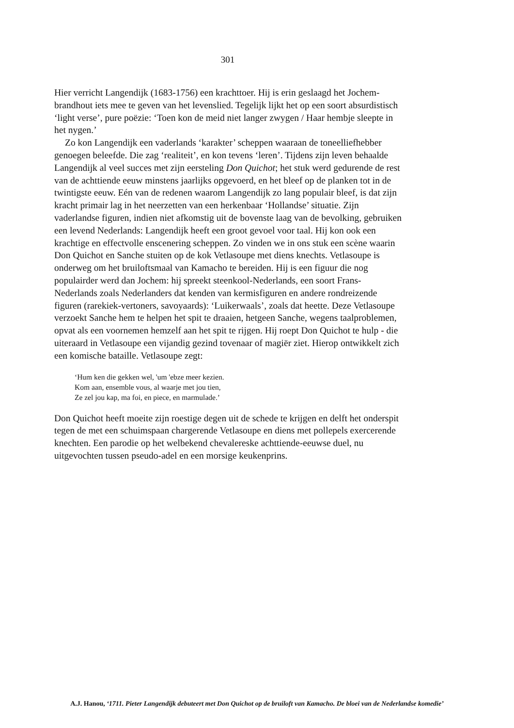301
Hier verricht Langendijk (1683-1756) een krachttoer. Hij is erin geslaagd het Jochem-brandhout iets mee te geven van het levenslied. Tegelijk lijkt het op een soort absurdistisch ‘light verse’, pure poëzie: ‘Toen kon de meid niet langer zwygen / Haar hembje sleepte in het nygen.’
Zo kon Langendijk een vaderlands ‘karakter’ scheppen waaraan de toneelliefhebber genoegen beleefde. Die zag ‘realiteit’, en kon tevens ‘leren’. Tijdens zijn leven behaalde Langendijk al veel succes met zijn eersteling Don Quichot; het stuk werd gedurende de rest van de achttiende eeuw minstens jaarlijks opgevoerd, en het bleef op de planken tot in de twintigste eeuw. Eén van de redenen waarom Langendijk zo lang populair bleef, is dat zijn kracht primair lag in het neerzetten van een herkenbaar ‘Hollandse’ situatie. Zijn vaderlandse figuren, indien niet afkomstig uit de bovenste laag van de bevolking, gebruiken een levend Nederlands: Langendijk heeft een groot gevoel voor taal. Hij kon ook een krachtige en effectvolle enscenering scheppen. Zo vinden we in ons stuk een scène waarin Don Quichot en Sanche stuiten op de kok Vetlasoupe met diens knechts. Vetlasoupe is onderweg om het bruiloftsmaal van Kamacho te bereiden. Hij is een figuur die nog populairder werd dan Jochem: hij spreekt steenkool-Nederlands, een soort Frans-Nederlands zoals Nederlanders dat kenden van kermisfiguren en andere rondreizende figuren (rarekiek-vertoners, savoyaards): ‘Luikerwaals’, zoals dat heette. Deze Vetlasoupe verzoekt Sanche hem te helpen het spit te draaien, hetgeen Sanche, wegens taalproblemen, opvat als een voornemen hemzelf aan het spit te rijgen. Hij roept Don Quichot te hulp - die uiteraard in Vetlasoupe een vijandig gezind tovenaar of magiër ziet. Hierop ontwikkelt zich een komische bataille. Vetlasoupe zegt:
‘Hum ken die gekken wel, 'um 'ebze meer kezien.
Kom aan, ensemble vous, al waarje met jou tien,
Ze zel jou kap, ma foi, en piece, en marmulade.’
Don Quichot heeft moeite zijn roestige degen uit de schede te krijgen en delft het onderspit tegen de met een schuimspaan chargerende Vetlasoupe en diens met pollepels exercerende knechten. Een parodie op het welbekend chevalereske achttiende-eeuwse duel, nu uitgevochten tussen pseudo-adel en een morsige keukenprins.
A.J. Hanou, ‘1711. Pieter Langendijk debuteert met Don Quichot op de bruiloft van Kamacho. De bloei van de Nederlandse komedie’